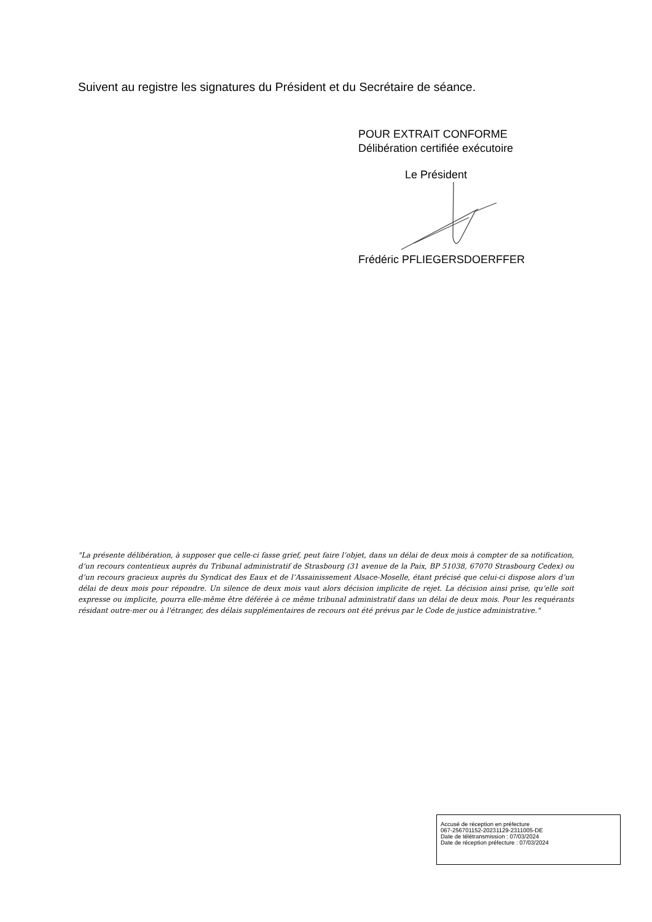Suivent au registre les signatures du Président et du Secrétaire de séance.
POUR EXTRAIT CONFORME
Délibération certifiée exécutoire
Le Président
Frédéric PFLIEGERSDOERFFER
"La présente délibération, à supposer que celle-ci fasse grief, peut faire l’objet, dans un délai de deux mois à compter de sa notification, d’un recours contentieux auprès du Tribunal administratif de Strasbourg (31 avenue de la Paix, BP 51038, 67070 Strasbourg Cedex) ou d’un recours gracieux auprès du Syndicat des Eaux et de l’Assainissement Alsace-Moselle, étant précisé que celui-ci dispose alors d’un délai de deux mois pour répondre. Un silence de deux mois vaut alors décision implicite de rejet. La décision ainsi prise, qu’elle soit expresse ou implicite, pourra elle-même être déférée à ce même tribunal administratif dans un délai de deux mois. Pour les requérants résidant outre-mer ou à l'étranger, des délais supplémentaires de recours ont été prévus par le Code de justice administrative."
Accusé de réception en préfecture
067-256701152-20231129-2311005-DE
Date de télétransmission : 07/03/2024
Date de réception préfecture : 07/03/2024